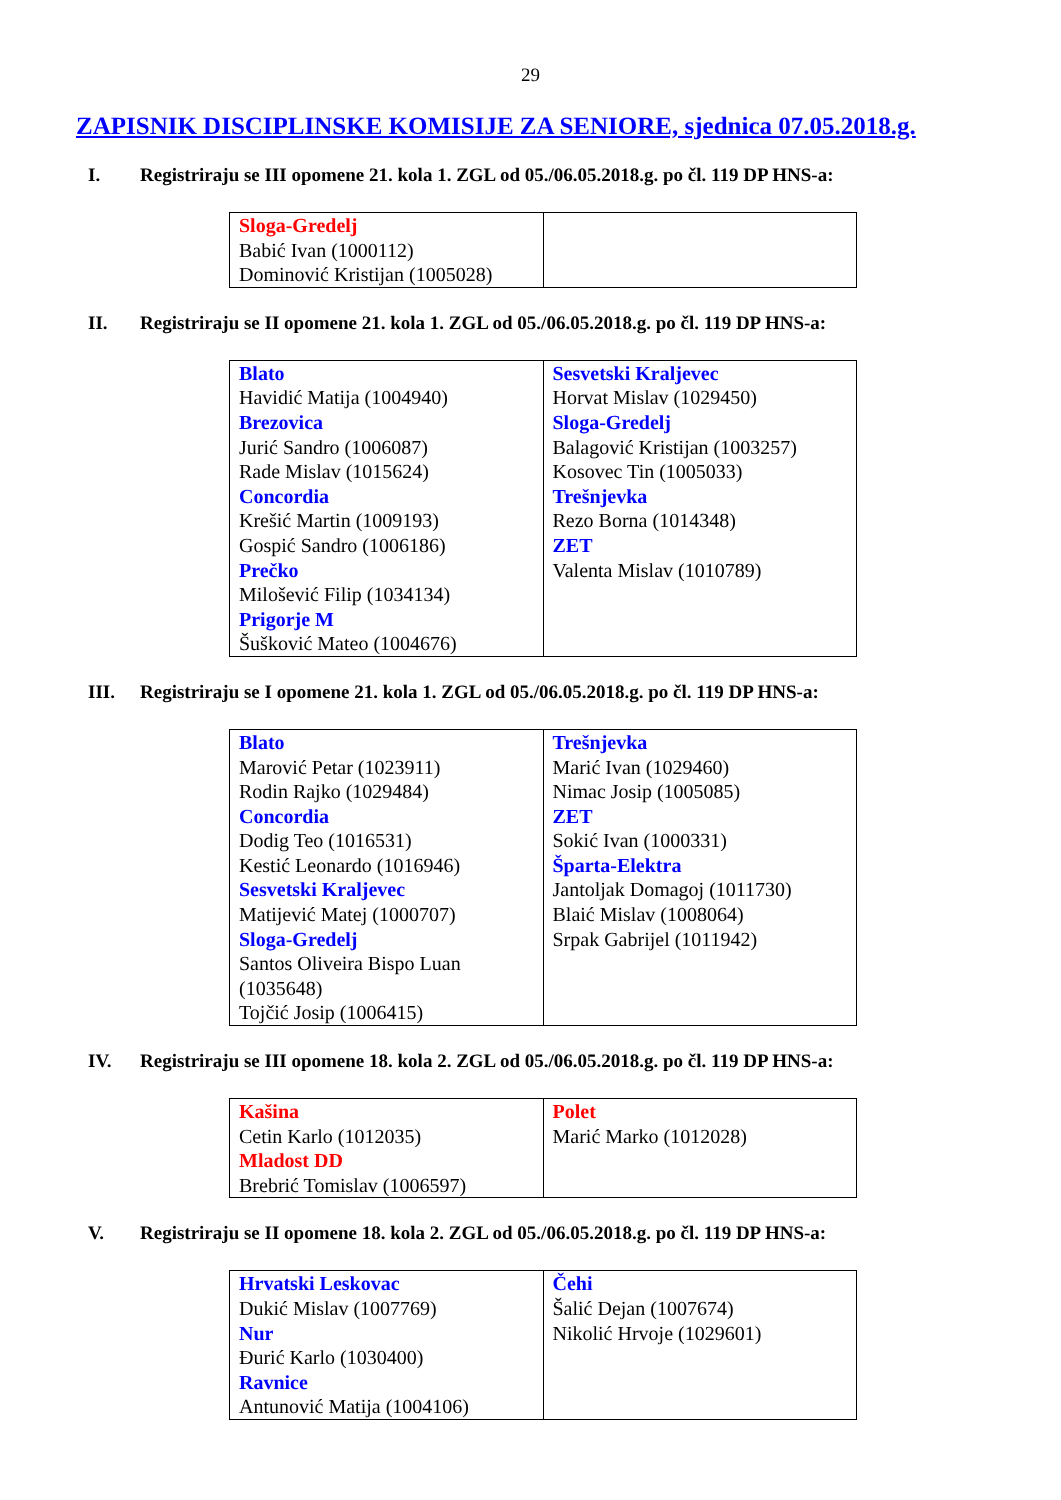29
ZAPISNIK DISCIPLINSKE KOMISIJE ZA SENIORE, sjednica 07.05.2018.g.
I. Registriraju se III opomene 21. kola 1. ZGL od 05./06.05.2018.g. po čl. 119 DP HNS-a:
| Sloga-Gredelj Babić Ivan (1000112) Dominović Kristijan (1005028) | |
II. Registriraju se II opomene 21. kola 1. ZGL od 05./06.05.2018.g. po čl. 119 DP HNS-a:
| Blato Havidić Matija (1004940) Brezovica Jurić Sandro (1006087) Rade Mislav (1015624) Concordia Krešić Martin (1009193) Gospić Sandro (1006186) Prečko Milošević Filip (1034134) Prigorje M Šušković Mateo (1004676) | Sesvetski Kraljevec Horvat Mislav (1029450) Sloga-Gredelj Balagović Kristijan (1003257) Kosovec Tin (1005033) Trešnjevka Rezo Borna (1014348) ZET Valenta Mislav (1010789) |
III. Registriraju se I opomene 21. kola 1. ZGL od 05./06.05.2018.g. po čl. 119 DP HNS-a:
| Blato Marović Petar (1023911) Rodin Rajko (1029484) Concordia Dodig Teo (1016531) Kestić Leonardo (1016946) Sesvetski Kraljevec Matijević Matej (1000707) Sloga-Gredelj Santos Oliveira Bispo Luan (1035648) Tojčić Josip (1006415) | Trešnjevka Marić Ivan (1029460) Nimac Josip (1005085) ZET Sokić Ivan (1000331) Šparta-Elektra Jantoljak Domagoj (1011730) Blaić Mislav (1008064) Srpak Gabrijel (1011942) |
IV. Registriraju se III opomene 18. kola 2. ZGL od 05./06.05.2018.g. po čl. 119 DP HNS-a:
| Kašina Cetin Karlo (1012035) Mladost DD Brebrić Tomislav (1006597) | Polet Marić Marko (1012028) |
V. Registriraju se II opomene 18. kola 2. ZGL od 05./06.05.2018.g. po čl. 119 DP HNS-a:
| Hrvatski Leskovac Dukić Mislav (1007769) Nur Đurić Karlo (1030400) Ravnice Antunović Matija (1004106) | Čehi Šalić Dejan (1007674) Nikolić Hrvoje (1029601) |